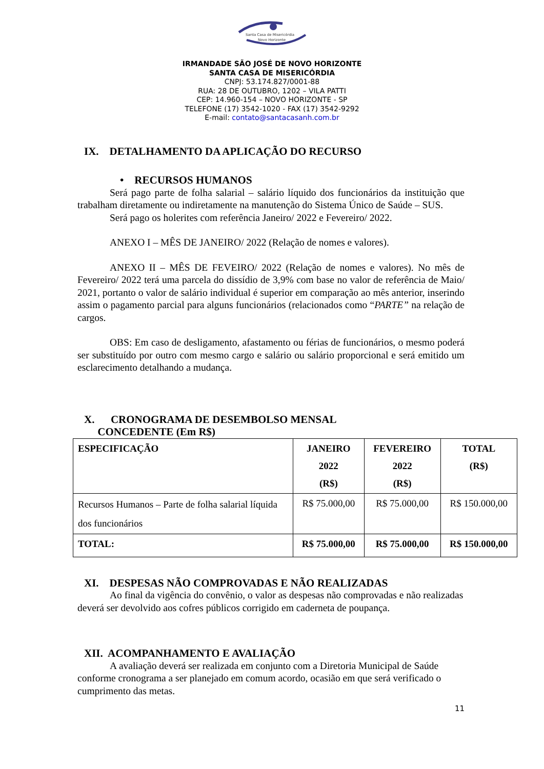Santa Casa de Misericórdia
Novo Horizonte
IRMANDADE SÃO JOSÉ DE NOVO HORIZONTE
SANTA CASA DE MISERICÓRDIA
CNPJ: 53.174.827/0001-88
RUA: 28 DE OUTUBRO, 1202 – VILA PATTI
CEP: 14.960-154 – NOVO HORIZONTE - SP
TELEFONE (17) 3542-1020 - FAX (17) 3542-9292
E-mail: contato@santacasanh.com.br
IX. DETALHAMENTO DA APLICAÇÃO DO RECURSO
• RECURSOS HUMANOS
Será pago parte de folha salarial – salário líquido dos funcionários da instituição que trabalham diretamente ou indiretamente na manutenção do Sistema Único de Saúde – SUS.
Será pago os holerites com referência Janeiro/ 2022 e Fevereiro/ 2022.
ANEXO I – MÊS DE JANEIRO/ 2022 (Relação de nomes e valores).
ANEXO II – MÊS DE FEVEIRO/ 2022 (Relação de nomes e valores). No mês de Fevereiro/ 2022 terá uma parcela do dissídio de 3,9% com base no valor de referência de Maio/ 2021, portanto o valor de salário individual é superior em comparação ao mês anterior, inserindo assim o pagamento parcial para alguns funcionários (relacionados como “PARTE” na relação de cargos.
OBS: Em caso de desligamento, afastamento ou férias de funcionários, o mesmo poderá ser substituído por outro com mesmo cargo e salário ou salário proporcional e será emitido um esclarecimento detalhando a mudança.
X. CRONOGRAMA DE DESEMBOLSO MENSAL
CONCEDENTE (Em R$)
| ESPECIFICAÇÃO | JANEIRO 2022 (R$) | FEVEREIRO 2022 (R$) | TOTAL (R$) |
| --- | --- | --- | --- |
| Recursos Humanos – Parte de folha salarial líquida dos funcionários | R$ 75.000,00 | R$ 75.000,00 | R$ 150.000,00 |
| TOTAL: | R$ 75.000,00 | R$ 75.000,00 | R$ 150.000,00 |
XI. DESPESAS NÃO COMPROVADAS E NÃO REALIZADAS
Ao final da vigência do convênio, o valor as despesas não comprovadas e não realizadas deverá ser devolvido aos cofres públicos corrigido em caderneta de poupança.
XII. ACOMPANHAMENTO E AVALIAÇÃO
A avaliação deverá ser realizada em conjunto com a Diretoria Municipal de Saúde conforme cronograma a ser planejado em comum acordo, ocasião em que será verificado o cumprimento das metas.
11